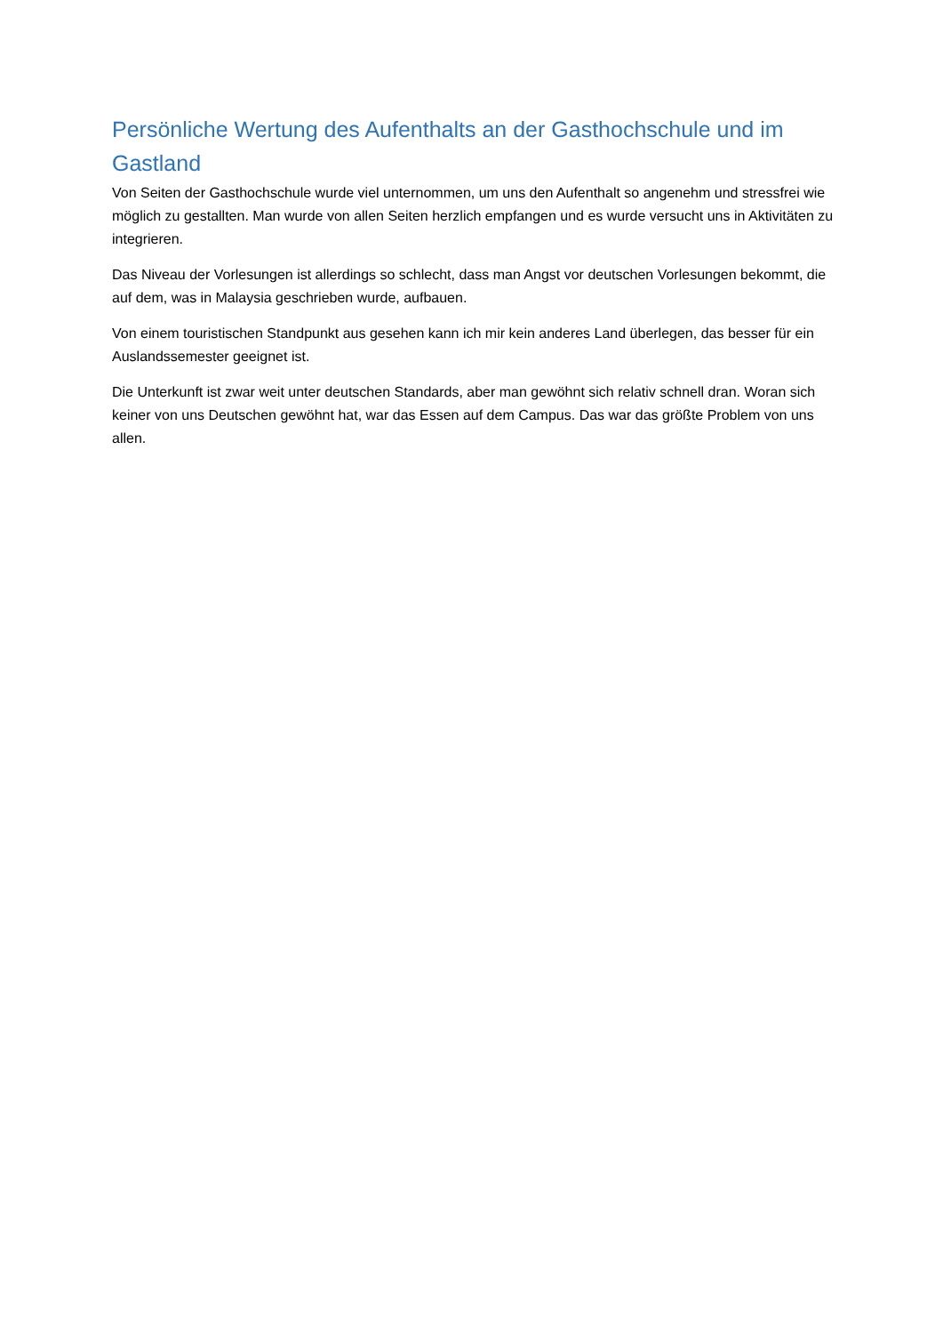Persönliche Wertung des Aufenthalts an der Gasthochschule und im Gastland
Von Seiten der Gasthochschule wurde viel unternommen, um uns den Aufenthalt so angenehm und stressfrei wie möglich zu gestallten. Man wurde von allen Seiten herzlich empfangen und es wurde versucht uns in Aktivitäten zu integrieren.
Das Niveau der Vorlesungen ist allerdings so schlecht, dass man Angst vor deutschen Vorlesungen bekommt, die auf dem, was in Malaysia geschrieben wurde, aufbauen.
Von einem touristischen Standpunkt aus gesehen kann ich mir kein anderes Land überlegen, das besser für ein Auslandssemester geeignet ist.
Die Unterkunft ist zwar weit unter deutschen Standards, aber man gewöhnt sich relativ schnell dran. Woran sich keiner von uns Deutschen gewöhnt hat, war das Essen auf dem Campus. Das war das größte Problem von uns allen.